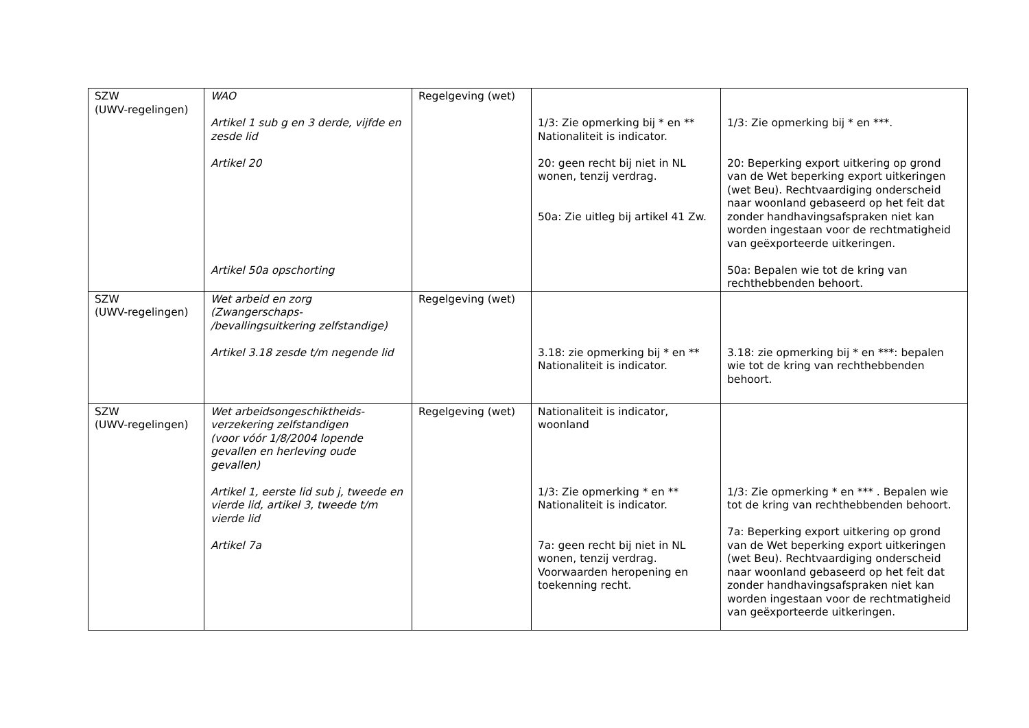| SZW (UWV-regelingen) | WAO Artikel 1 sub g en 3 derde, vijfde en zesde lid Artikel 20 Artikel 50a opschorting | Regelgeving (wet) | 1/3: Zie opmerking bij * en ** Nationaliteit is indicator. 20: geen recht bij niet in NL wonen, tenzij verdrag. 50a: Zie uitleg bij artikel 41 Zw. | 1/3: Zie opmerking bij * en ***. 20: Beperking export uitkering op grond van de Wet beperking export uitkeringen (wet Beu). Rechtvaardiging onderscheid naar woonland gebaseerd op het feit dat zonder handhavingsafspraken niet kan worden ingestaan voor de rechtmatigheid van geëxporteerde uitkeringen. 50a: Bepalen wie tot de kring van rechthebbenden behoort. |
| SZW (UWV-regelingen) | Wet arbeid en zorg (Zwangerschaps- /bevallingsuitkering zelfstandige) Artikel 3.18 zesde t/m negende lid | Regelgeving (wet) | 3.18: zie opmerking bij * en ** Nationaliteit is indicator. | 3.18: zie opmerking bij * en ***: bepalen wie tot de kring van rechthebbenden behoort. |
| SZW (UWV-regelingen) | Wet arbeidsongeschiktheids-verzekering zelfstandigen (voor vóór 1/8/2004 lopende gevallen en herleving oude gevallen) Artikel 1, eerste lid sub j, tweede en vierde lid, artikel 3, tweede t/m vierde lid Artikel 7a | Regelgeving (wet) | Nationaliteit is indicator, woonland 1/3: Zie opmerking * en ** Nationaliteit is indicator. 7a: geen recht bij niet in NL wonen, tenzij verdrag. Voorwaarden heropening en toekenning recht. | 1/3: Zie opmerking * en *** . Bepalen wie tot de kring van rechthebbenden behoort. 7a: Beperking export uitkering op grond van de Wet beperking export uitkeringen (wet Beu). Rechtvaardiging onderscheid naar woonland gebaseerd op het feit dat zonder handhavingsafspraken niet kan worden ingestaan voor de rechtmatigheid van geëxporteerde uitkeringen. |